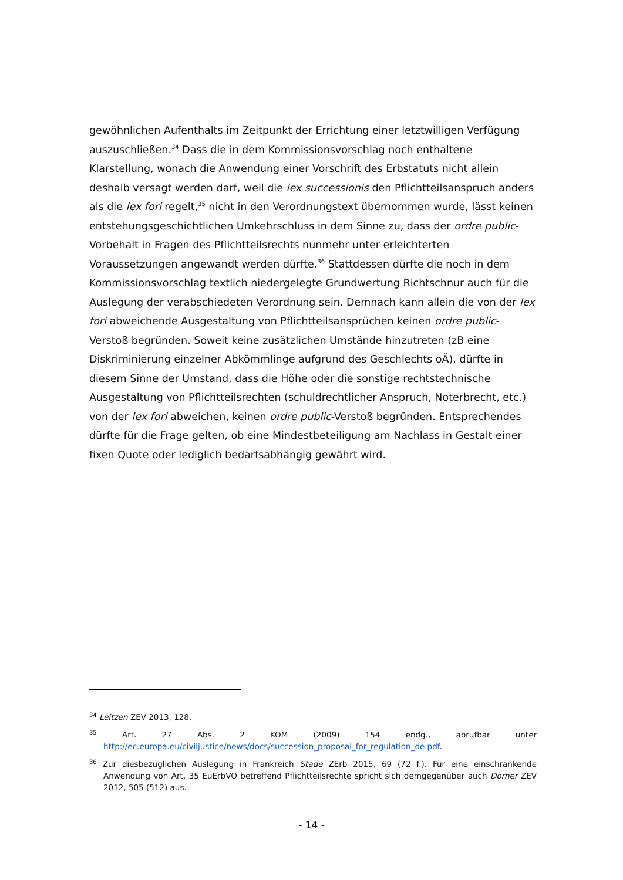gewöhnlichen Aufenthalts im Zeitpunkt der Errichtung einer letztwilligen Verfügung auszuschließen.<sup>34</sup> Dass die in dem Kommissionsvorschlag noch enthaltene Klarstellung, wonach die Anwendung einer Vorschrift des Erbstatuts nicht allein deshalb versagt werden darf, weil die lex successionis den Pflichtteilsanspruch anders als die lex fori regelt,<sup>35</sup> nicht in den Verordnungstext übernommen wurde, lässt keinen entstehungsgeschichtlichen Umkehrschluss in dem Sinne zu, dass der ordre public-Vorbehalt in Fragen des Pflichtteilsrechts nunmehr unter erleichterten Voraussetzungen angewandt werden dürfte.<sup>36</sup> Stattdessen dürfte die noch in dem Kommissionsvorschlag textlich niedergelegte Grundwertung Richtschnur auch für die Auslegung der verabschiedeten Verordnung sein. Demnach kann allein die von der lex fori abweichende Ausgestaltung von Pflichtteilsansprüchen keinen ordre public-Verstoß begründen. Soweit keine zusätzlichen Umstände hinzutreten (zB eine Diskriminierung einzelner Abkömmlinge aufgrund des Geschlechts oÄ), dürfte in diesem Sinne der Umstand, dass die Höhe oder die sonstige rechtstechnische Ausgestaltung von Pflichtteilsrechten (schuldrechtlicher Anspruch, Noterbrecht, etc.) von der lex fori abweichen, keinen ordre public-Verstoß begründen. Entsprechendes dürfte für die Frage gelten, ob eine Mindestbeteiligung am Nachlass in Gestalt einer fixen Quote oder lediglich bedarfsabhängig gewährt wird.
<sup>34</sup> Leitzen ZEV 2013, 128.
<sup>35</sup> Art. 27 Abs. 2 KOM (2009) 154 endg., abrufbar unter http://ec.europa.eu/civiljustice/news/docs/succession_proposal_for_regulation_de.pdf.
<sup>36</sup> Zur diesbezüglichen Auslegung in Frankreich Stade ZErb 2015, 69 (72 f.). Für eine einschränkende Anwendung von Art. 35 EuErbVO betreffend Pflichtteilsrechte spricht sich demgegenüber auch Dörner ZEV 2012, 505 (512) aus.
- 14 -